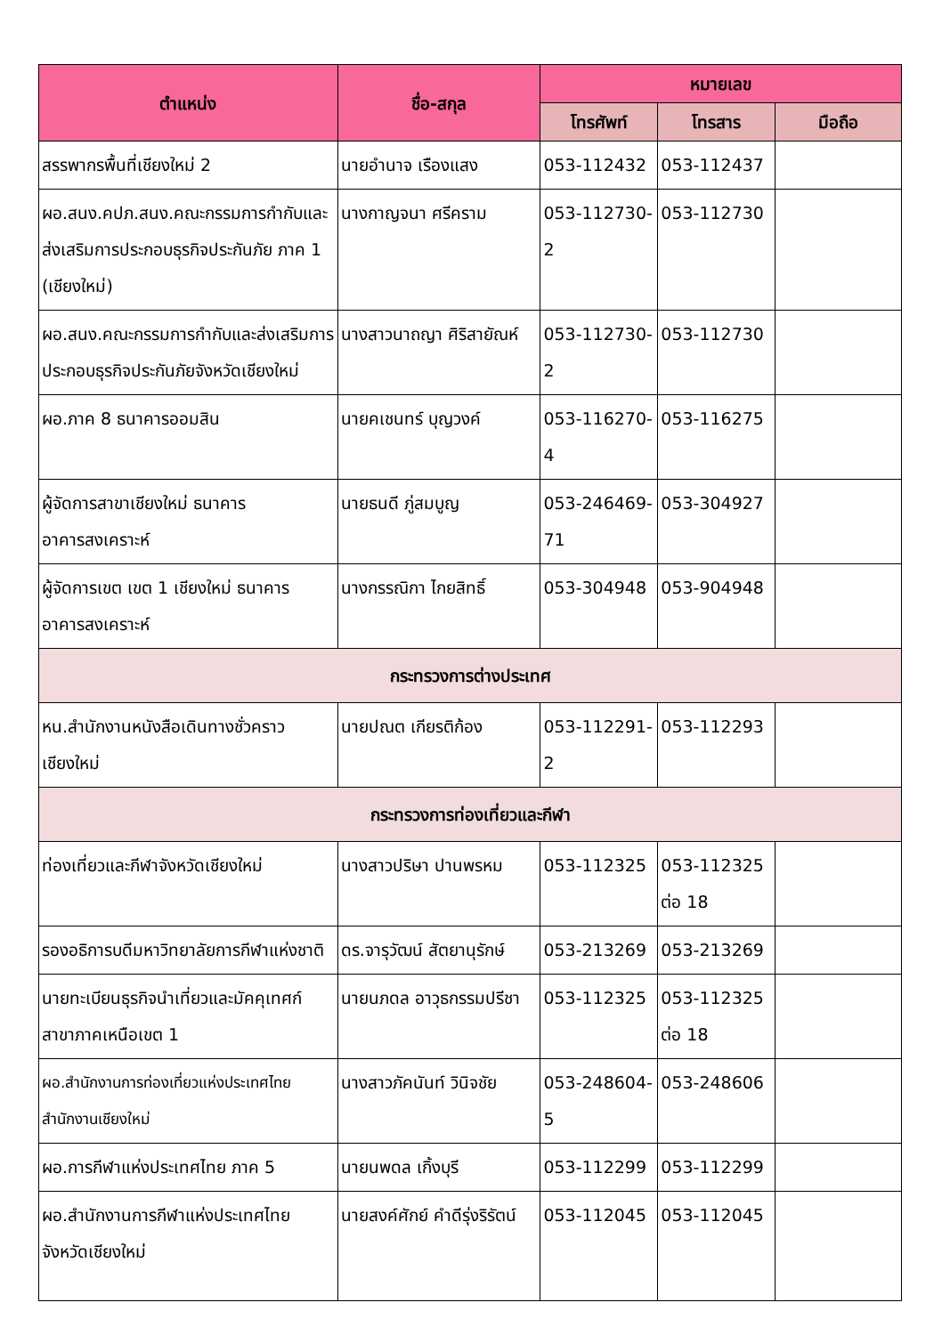| ตำแหน่ง | ชื่อ-สกุล | หมายเลข | | |
| --- | --- | --- | --- | --- |
| | | โทรศัพท์ | โทรสาร | มือถือ |
| สรรพากรพื้นที่เชียงใหม่ 2 | นายอำนาจ เรืองแสง | 053-112432 | 053-112437 | |
| ผอ.สนง.คปภ.สนง.คณะกรรมการกำกับและส่งเสริมการประกอบธุรกิจประกันภัย ภาค 1 (เชียงใหม่) | นางกาญจนา ศรีคราม | 053-112730-2 | 053-112730 | |
| ผอ.สนง.คณะกรรมการกำกับและส่งเสริมการประกอบธุรกิจประกันภัยจังหวัดเชียงใหม่ | นางสาวนาถญา ศิริสายัณห์ | 053-112730-2 | 053-112730 | |
| ผอ.ภาค 8 ธนาคารออมสิน | นายคเชนทร์ บุญวงค์ | 053-116270-4 | 053-116275 | |
| ผู้จัดการสาขาเชียงใหม่ ธนาคารอาคารสงเคราะห์ | นายธนดี ภู่สมบูญ | 053-246469-71 | 053-304927 | |
| ผู้จัดการเขต เขต 1 เชียงใหม่ ธนาคารอาคารสงเคราะห์ | นางกรรณิกา ไกยสิทธิ์ | 053-304948 | 053-904948 | |
| กระทรวงการต่างประเทศ | | | | |
| หน.สำนักงานหนังสือเดินทางชั่วคราวเชียงใหม่ | นายปณต เกียรติก้อง | 053-112291-2 | 053-112293 | |
| กระทรวงการท่องเที่ยวและกีฬา | | | | |
| ท่องเที่ยวและกีฬาจังหวัดเชียงใหม่ | นางสาวปริษา ปานพรหม | 053-112325 | 053-112325 ต่อ 18 | |
| รองอธิการบดีมหาวิทยาลัยการกีฬาแห่งชาติ | ดร.จารุวัฒน์ สัตยานุรักษ์ | 053-213269 | 053-213269 | |
| นายทะเบียนธุรกิจนำเที่ยวและมัคคุเทศก์ สาขาภาคเหนือเขต 1 | นายนภดล อาวุธกรรมปรีชา | 053-112325 | 053-112325 ต่อ 18 | |
| ผอ.สำนักงานการท่องเที่ยวแห่งประเทศไทย สำนักงานเชียงใหม่ | นางสาวภัคนันท์ วินิจชัย | 053-248604-5 | 053-248606 | |
| ผอ.การกีฬาแห่งประเทศไทย ภาค 5 | นายนพดล เกิ้งบุรี | 053-112299 | 053-112299 | |
| ผอ.สำนักงานการกีฬาแห่งประเทศไทย จังหวัดเชียงใหม่ | นายสงค์ศักย์ คำดีรุ่งริรัตน์ | 053-112045 | 053-112045 | |